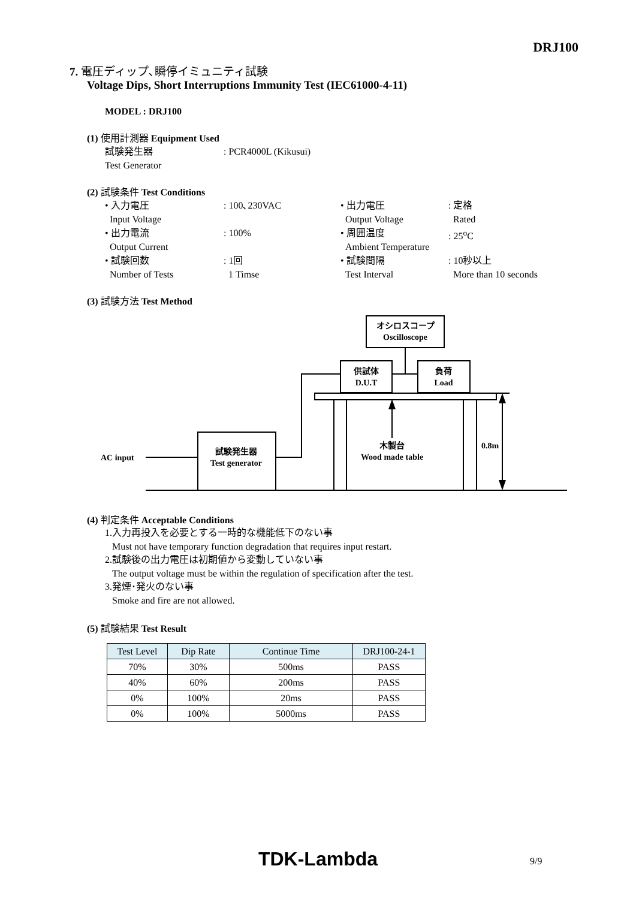DRJ100
7. 電圧ディップ､瞬停イミュニティ試験
Voltage Dips, Short Interruptions Immunity Test (IEC61000-4-11)
MODEL : DRJ100
(1) 使用計測器 Equipment Used
試験発生器
Test Generator: PCR4000L (Kikusui)
(2) 試験条件 Test Conditions
• 入力電圧
Input Voltage: 100､230VAC • 出力電圧
Output Voltage: 定格
Rated
• 出力電流
Output Current: 100% • 周囲温度
Ambient Temperature: 25<sup>o</sup>C
• 試験回数
Number of Tests: 1回
1 Timse • 試験間隔
Test Interval: 10秒以上
More than 10 seconds
(3) 試験方法 Test Method
オシロスコープ
Oscilloscope
供試体
D.U.T
負荷
Load
試験発生器
Test generator
AC input
木製台
Wood made table
0.8m
(4) 判定条件 Acceptable Conditions
1.入力再投入を必要とする一時的な機能低下のない事
Must not have temporary function degradation that requires input restart.
2.試験後の出力電圧は初期値から変動していない事
The output voltage must be within the regulation of specification after the test.
3.発煙･発火のない事
Smoke and fire are not allowed.
(5) 試験結果 Test Result
| Test Level | Dip Rate | Continue Time | DRJ100-24-1 |
| --- | --- | --- | --- |
| 70% | 30% | 500ms | PASS |
| 40% | 60% | 200ms | PASS |
| 0% | 100% | 20ms | PASS |
| 0% | 100% | 5000ms | PASS |
TDK-Lambda 9/9